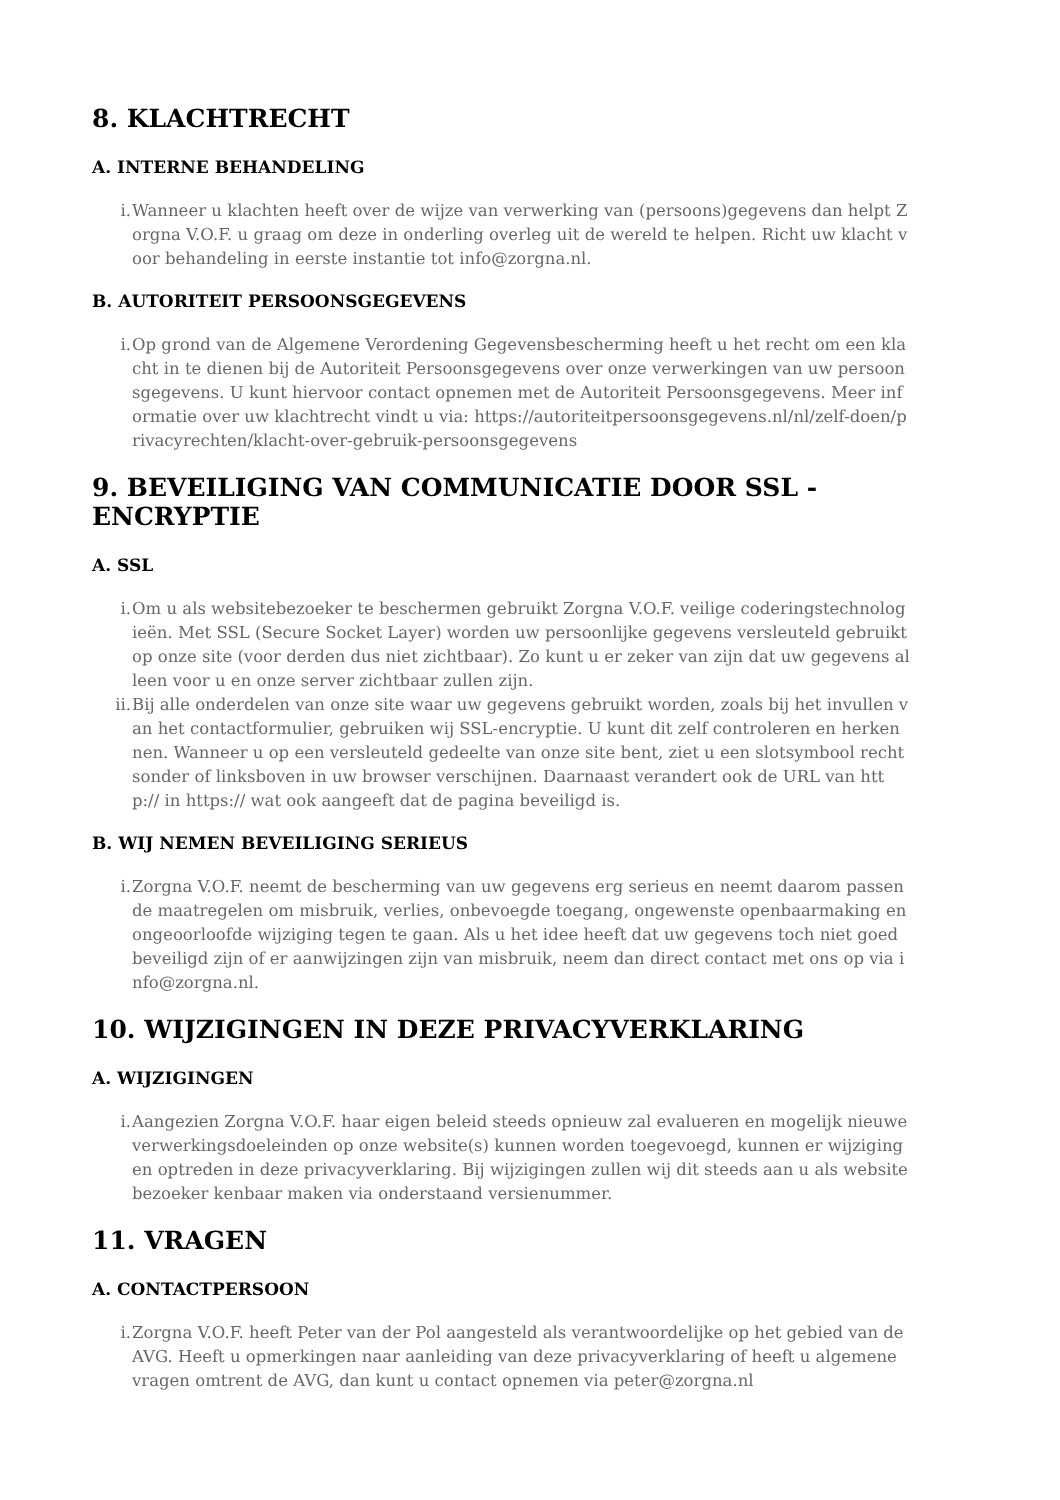8. KLACHTRECHT
A. INTERNE BEHANDELING
i. Wanneer u klachten heeft over de wijze van verwerking van (persoons)gegevens dan helpt Zorgna V.O.F. u graag om deze in onderling overleg uit de wereld te helpen. Richt uw klacht voor behandeling in eerste instantie tot info@zorgna.nl.
B. AUTORITEIT PERSOONSGEGEVENS
i. Op grond van de Algemene Verordening Gegevensbescherming heeft u het recht om een klacht in te dienen bij de Autoriteit Persoonsgegevens over onze verwerkingen van uw persoonsgegevens. U kunt hiervoor contact opnemen met de Autoriteit Persoonsgegevens. Meer informatie over uw klachtrecht vindt u via: https://autoriteitpersoonsgegevens.nl/nl/zelf-doen/privacyrechten/klacht-over-gebruik-persoonsgegevens
9. BEVEILIGING VAN COMMUNICATIE DOOR SSL - ENCRYPTIE
A. SSL
i. Om u als websitebezoeker te beschermen gebruikt Zorgna V.O.F. veilige coderingstechnologieën. Met SSL (Secure Socket Layer) worden uw persoonlijke gegevens versleuteld gebruikt op onze site (voor derden dus niet zichtbaar). Zo kunt u er zeker van zijn dat uw gegevens alleen voor u en onze server zichtbaar zullen zijn.
ii. Bij alle onderdelen van onze site waar uw gegevens gebruikt worden, zoals bij het invullen van het contactformulier, gebruiken wij SSL-encryptie. U kunt dit zelf controleren en herkennen. Wanneer u op een versleuteld gedeelte van onze site bent, ziet u een slotsymbool rechtsonder of linksboven in uw browser verschijnen. Daarnaast verandert ook de URL van http:// in https:// wat ook aangeeft dat de pagina beveiligd is.
B. WIJ NEMEN BEVEILIGING SERIEUS
i. Zorgna V.O.F. neemt de bescherming van uw gegevens erg serieus en neemt daarom passende maatregelen om misbruik, verlies, onbevoegde toegang, ongewenste openbaarmaking en ongeoorloofde wijziging tegen te gaan. Als u het idee heeft dat uw gegevens toch niet goed beveiligd zijn of er aanwijzingen zijn van misbruik, neem dan direct contact met ons op via info@zorgna.nl.
10. WIJZIGINGEN IN DEZE PRIVACYVERKLARING
A. WIJZIGINGEN
i. Aangezien Zorgna V.O.F. haar eigen beleid steeds opnieuw zal evalueren en mogelijk nieuwe verwerkingsdoeleinden op onze website(s) kunnen worden toegevoegd, kunnen er wijzigingen optreden in deze privacyverklaring. Bij wijzigingen zullen wij dit steeds aan u als websitebezoeker kenbaar maken via onderstaand versienummer.
11. VRAGEN
A. CONTACTPERSOON
i. Zorgna V.O.F. heeft Peter van der Pol aangesteld als verantwoordelijke op het gebied van de AVG. Heeft u opmerkingen naar aanleiding van deze privacyverklaring of heeft u algemene vragen omtrent de AVG, dan kunt u contact opnemen via peter@zorgna.nl